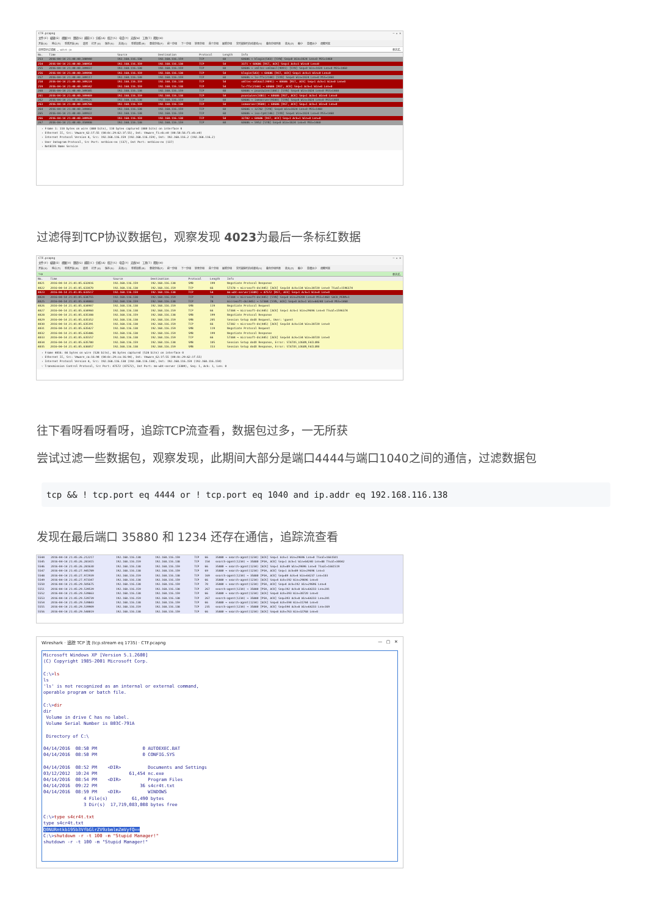CTF.pcapng — ▫ ×
文件(F) 编辑(E) 视图(V) 跳转(G) 捕获(C) 分析(A) 统计(S) 电话(Y) 无线(W) 工具(T) 帮助(H)
开始(S) 停止(T) 重新开始(R) 选项 打开(O) 保存(S) 关闭(C) 重新加载(R) 查找分组(F) 前一分组 下一分组 转至分组 首个分组 最新分组 实时捕获时自动滚动(V) 着色分组列表 放大(Z) 缩小 普通大小 调整列宽
应用显示过滤器 … <Ctrl-/> 表达式…
| No. | Time | Source | Destination | Protocol | Length | Info |
| --- | --- | --- | --- | --- | --- | --- |
| 253 | 2016-04-14 21:40:40.348940 | 192.168.116.138 | 192.168.116.159 | TCP | 60 | 60686 → klogin(543) [SYN] Seq=0 Win=1024 Len=0 MSS=1460 |
| 254 | 2016-04-14 21:40:40.348954 | 192.168.116.159 | 192.168.116.138 | TCP | 54 | 3371 → 60686 [RST, ACK] Seq=1 Ack=1 Win=0 Len=0 |
| 255 | 2016-04-14 21:40:40.349037 | 192.168.116.138 | 192.168.116.159 | TCP | 60 | 60686 → xmltec-xmlmail(9091) [SYN] Seq=0 Win=1024 Len=0 MSS=1460 |
| 256 | 2016-04-14 21:40:40.349098 | 192.168.116.159 | 192.168.116.138 | TCP | 54 | klogin(543) → 60686 [RST, ACK] Seq=1 Ack=1 Win=0 Len=0 |
| 257 | 2016-04-14 21:40:40.349117 | 192.168.116.138 | 192.168.116.159 | TCP | 60 | 60686 → lv-ffx(2144) [SYN] Seq=0 Win=1024 Len=0 MSS=1460 |
| 258 | 2016-04-14 21:40:40.349224 | 192.168.116.159 | 192.168.116.138 | TCP | 54 | xmltec-xmlmail(9091) → 60686 [RST, ACK] Seq=1 Ack=1 Win=0 Len=0 |
| 259 | 2016-04-14 21:40:40.349342 | 192.168.116.159 | 192.168.116.138 | TCP | 54 | lv-ffx(2144) → 60686 [RST, ACK] Seq=1 Ack=1 Win=0 Len=0 |
| 260 | 2016-04-14 21:40:40.349385 | 192.168.116.138 | 192.168.116.159 | TCP | 60 | 60686 → pvuniwien(1081) [SYN] Seq=0 Win=1024 Len=0 MSS=1460 |
| 261 | 2016-04-14 21:40:40.349469 | 192.168.116.159 | 192.168.116.138 | TCP | 54 | pvuniwien(1081) → 60686 [RST, ACK] Seq=1 Ack=1 Win=0 Len=0 |
| 262 | 2016-04-14 21:40:40.349626 | 192.168.116.138 | 192.168.116.159 | TCP | 60 | 60686 → ismserver(9500) [SYN] Seq=0 Win=1024 Len=0 MSS=1460 |
| 263 | 2016-04-14 21:40:40.349766 | 192.168.116.159 | 192.168.116.138 | TCP | 54 | ismserver(9500) → 60686 [RST, ACK] Seq=1 Ack=1 Win=0 Len=0 |
| 264 | 2016-04-14 21:40:40.349802 | 192.168.116.138 | 192.168.116.159 | TCP | 60 | 60686 → 32782 [SYN] Seq=0 Win=1024 Len=0 MSS=1460 |
| 265 | 2016-04-14 21:40:40.349922 | 192.168.116.138 | 192.168.116.159 | TCP | 60 | 60686 → iso-tp0(146) [SYN] Seq=0 Win=1024 Len=0 MSS=1460 |
| 266 | 2016-04-14 21:40:40.349928 | 192.168.116.159 | 192.168.116.138 | TCP | 54 | 32782 → 60686 [RST, ACK] Seq=1 Ack=1 Win=0 Len=0 |
| 267 | 2016-04-14 21:40:40.350008 | 192.168.116.138 | 192.168.116.159 | TCP | 60 | 60686 → 5952 [SYN] Seq=0 Win=1024 Len=0 MSS=1460 |
› Frame 1: 110 bytes on wire (880 bits), 110 bytes captured (880 bits) on interface 0
› Ethernet II, Src: Vmware_62:1f:55 (00:0c:29:62:1f:55), Dst: Vmware_f1:eb:e0 (00:50:56:f1:eb:e0)
› Internet Protocol Version 4, Src: 192.168.116.159 (192.168.116.159), Dst: 192.168.116.2 (192.168.116.2)
› User Datagram Protocol, Src Port: netbios-ns (137), Dst Port: netbios-ns (137)
› NetBIOS Name Service
过滤得到TCP协议数据包，观察发现 4023为最后一条标红数据
CTF.pcapng — ▫ ×
文件(F) 编辑(E) 视图(V) 跳转(G) 捕获(C) 分析(A) 统计(S) 电话(Y) 无线(W) 工具(T) 帮助(H)
开始(S) 停止(T) 重新开始(R) 选项 打开(O) 保存(S) 关闭(C) 重新加载(R) 查找分组(F) 前一分组 下一分组 转至分组 首个分组 最新分组 实时捕获时自动滚动(V) 着色分组列表 放大(Z) 缩小 普通大小 调整列宽
tcp 表达式…
| No. | Time | Source | Destination | Protocol | Length | Info |
| --- | --- | --- | --- | --- | --- | --- |
| 4021 | 2016-04-14 21:41:05.632816 | 192.168.116.159 | 192.168.116.138 | SMB | 199 | Negotiate Protocol Response |
| 4022 | 2016-04-14 21:41:05.633070 | 192.168.116.138 | 192.168.116.159 | TCP | 66 | 57378 → microsoft-ds(445) [ACK] Seq=54 Ack=134 Win=30720 Len=0 TSval=1596374 |
| 4023 | 2016-04-14 21:41:05.633517 | 192.168.116.159 | 192.168.116.138 | TCP | 54 | ms-wbt-server(3389) → 47572 [RST, ACK] Seq=1 Ack=1 Win=0 Len=0 |
| 4024 | 2016-04-14 21:41:05.634755 | 192.168.116.138 | 192.168.116.159 | TCP | 74 | 57384 → microsoft-ds(445) [SYN] Seq=0 Win=29200 Len=0 MSS=1460 SACK_PERM=1 |
| 4025 | 2016-04-14 21:41:05.634883 | 192.168.116.159 | 192.168.116.138 | TCP | 78 | microsoft-ds(445) → 57384 [SYN, ACK] Seq=0 Ack=1 Win=64240 Len=0 MSS=1460 |
| 4026 | 2016-04-14 21:41:05.634907 | 192.168.116.138 | 192.168.116.159 | SMB | 119 | Negotiate Protocol Request |
| 4027 | 2016-04-14 21:41:05.634960 | 192.168.116.138 | 192.168.116.159 | TCP | 66 | 57384 → microsoft-ds(445) [ACK] Seq=1 Ack=1 Win=29696 Len=0 TSval=1596374 |
| 4028 | 2016-04-14 21:41:05.635308 | 192.168.116.159 | 192.168.116.138 | SMB | 199 | Negotiate Protocol Response |
| 4029 | 2016-04-14 21:41:05.635352 | 192.168.116.138 | 192.168.116.159 | SMB | 205 | Session Setup AndX Request, User: \guest |
| 4030 | 2016-04-14 21:41:05.635391 | 192.168.116.138 | 192.168.116.159 | TCP | 66 | 57382 → microsoft-ds(445) [ACK] Seq=54 Ack=134 Win=30720 Len=0 |
| 4031 | 2016-04-14 21:41:05.635427 | 192.168.116.138 | 192.168.116.159 | SMB | 119 | Negotiate Protocol Request |
| 4032 | 2016-04-14 21:41:05.635486 | 192.168.116.138 | 192.168.116.159 | SMB | 199 | Negotiate Protocol Response |
| 4033 | 2016-04-14 21:41:05.635557 | 192.168.116.138 | 192.168.116.159 | TCP | 66 | 57384 → microsoft-ds(445) [ACK] Seq=54 Ack=134 Win=30720 Len=0 |
| 4034 | 2016-04-14 21:41:05.635780 | 192.168.116.159 | 192.168.116.138 | SMB | 105 | Session Setup AndX Response, Error: STATUS_LOGON_FAILURE |
| 4035 | 2016-04-14 21:41:05.636057 | 192.168.116.138 | 192.168.116.159 | SMB | 153 | Session Setup AndX Response, Error: STATUS_LOGON_FAILURE |
› Frame 4016: 66 bytes on wire (528 bits), 66 bytes captured (528 bits) on interface 0
› Ethernet II, Src: Vmware_ca:16:94 (00:0c:29:ca:16:94), Dst: Vmware_62:1f:55 (00:0c:29:62:1f:55)
› Internet Protocol Version 4, Src: 192.168.116.138 (192.168.116.138), Dst: 192.168.116.159 (192.168.116.159)
˅ Transmission Control Protocol, Src Port: 47572 (47572), Dst Port: ms-wbt-server (3389), Seq: 1, Ack: 1, Len: 0
往下看呀看呀看呀，追踪TCP流查看，数据包过多，一无所获
尝试过滤一些数据包，观察发现，此期间大部分是端口4444与端口1040之间的通信，过滤数据包
tcp && ! tcp.port eq 4444 or ! tcp.port eq 1040 and ip.addr eq 192.168.116.138
发现在最后端口 35880 和 1234 还存在通信，追踪流查看
| 5544 | 2016-04-14 21:45:26.212217 | 192.168.116.138 | 192.168.116.159 | TCP | 66 | 35880 → search-agent(1234) [ACK] Seq=1 Ack=1 Win=29696 Len=0 TSval=1661501 |
| 5545 | 2016-04-14 21:45:26.281415 | 192.168.116.159 | 192.168.116.138 | TCP | 154 | search-agent(1234) → 35880 [PSH, ACK] Seq=1 Ack=1 Win=64240 Len=88 TSval=30042 |
| 5546 | 2016-04-14 21:45:26.281630 | 192.168.116.138 | 192.168.116.159 | TCP | 66 | 35880 → search-agent(1234) [ACK] Seq=1 Ack=89 Win=29696 Len=0 TSval=1661519 |
| 5547 | 2016-04-14 21:45:27.945789 | 192.168.116.138 | 192.168.116.159 | TCP | 69 | 35880 → search-agent(1234) [PSH, ACK] Seq=1 Ack=89 Win=29696 Len=3 |
| 5548 | 2016-04-14 21:45:27.972939 | 192.168.116.159 | 192.168.116.138 | TCP | 169 | search-agent(1234) → 35880 [PSH, ACK] Seq=89 Ack=4 Win=64237 Len=103 |
| 5549 | 2016-04-14 21:45:27.973347 | 192.168.116.138 | 192.168.116.159 | TCP | 66 | 35880 → search-agent(1234) [ACK] Seq=4 Ack=192 Win=29696 Len=0 |
| 5550 | 2016-04-14 21:45:29.505675 | 192.168.116.138 | 192.168.116.159 | TCP | 70 | 35880 → search-agent(1234) [PSH, ACK] Seq=4 Ack=192 Win=29696 Len=4 |
| 5551 | 2016-04-14 21:45:29.539539 | 192.168.116.159 | 192.168.116.138 | TCP | 267 | search-agent(1234) → 35880 [PSH, ACK] Seq=192 Ack=8 Win=64233 Len=201 |
| 5552 | 2016-04-14 21:45:29.539663 | 192.168.116.138 | 192.168.116.159 | TCP | 66 | 35880 → search-agent(1234) [ACK] Seq=8 Ack=393 Win=30720 Len=0 |
| 5553 | 2016-04-14 21:45:29.539739 | 192.168.116.159 | 192.168.116.138 | TCP | 267 | search-agent(1234) → 35880 [PSH, ACK] Seq=393 Ack=8 Win=64233 Len=201 |
| 5554 | 2016-04-14 21:45:29.539843 | 192.168.116.138 | 192.168.116.159 | TCP | 66 | 35880 → search-agent(1234) [ACK] Seq=8 Ack=594 Win=31744 Len=0 |
| 5555 | 2016-04-14 21:45:29.539909 | 192.168.116.159 | 192.168.116.138 | TCP | 235 | search-agent(1234) → 35880 [PSH, ACK] Seq=594 Ack=8 Win=64233 Len=169 |
| 5556 | 2016-04-14 21:45:29.540019 | 192.168.116.138 | 192.168.116.159 | TCP | 66 | 35880 → search-agent(1234) [ACK] Seq=8 Ack=763 Win=32768 Len=0 |
Wireshark · 追踪 TCP 流 (tcp.stream eq 1735) · CTF.pcapng — ▢ ✕
Microsoft Windows XP [Version 5.1.2600]
(C) Copyright 1985-2001 Microsoft Corp.

C:\>ls
ls
'ls' is not recognized as an internal or external command,
operable program or batch file.

C:\>dir
dir
 Volume in drive C has no label.
 Volume Serial Number is B03C-791A

 Directory of C:\

04/14/2016  08:50 PM                 0 AUTOEXEC.BAT
04/14/2016  08:50 PM                 0 CONFIG.SYS

04/14/2016  08:52 PM    <DIR>          Documents and Settings
03/12/2012  10:24 PM            61,454 nc.exe
04/14/2016  08:54 PM    <DIR>          Program Files
04/14/2016  09:22 PM                36 s4cr4t.txt
04/14/2016  08:59 PM    <DIR>          WINDOWS
               4 File(s)         61,490 bytes
               3 Dir(s)  17,719,083,008 bytes free

C:\>type s4cr4t.txt
type s4cr4t.txt
Q0NURntkb195b3VfbGlrZV9zbmlmZmVyfQ==
C:\>shutdown -r -t 100 -m "Stupid Manager!"
shutdown -r -t 100 -m "Stupid Manager!"